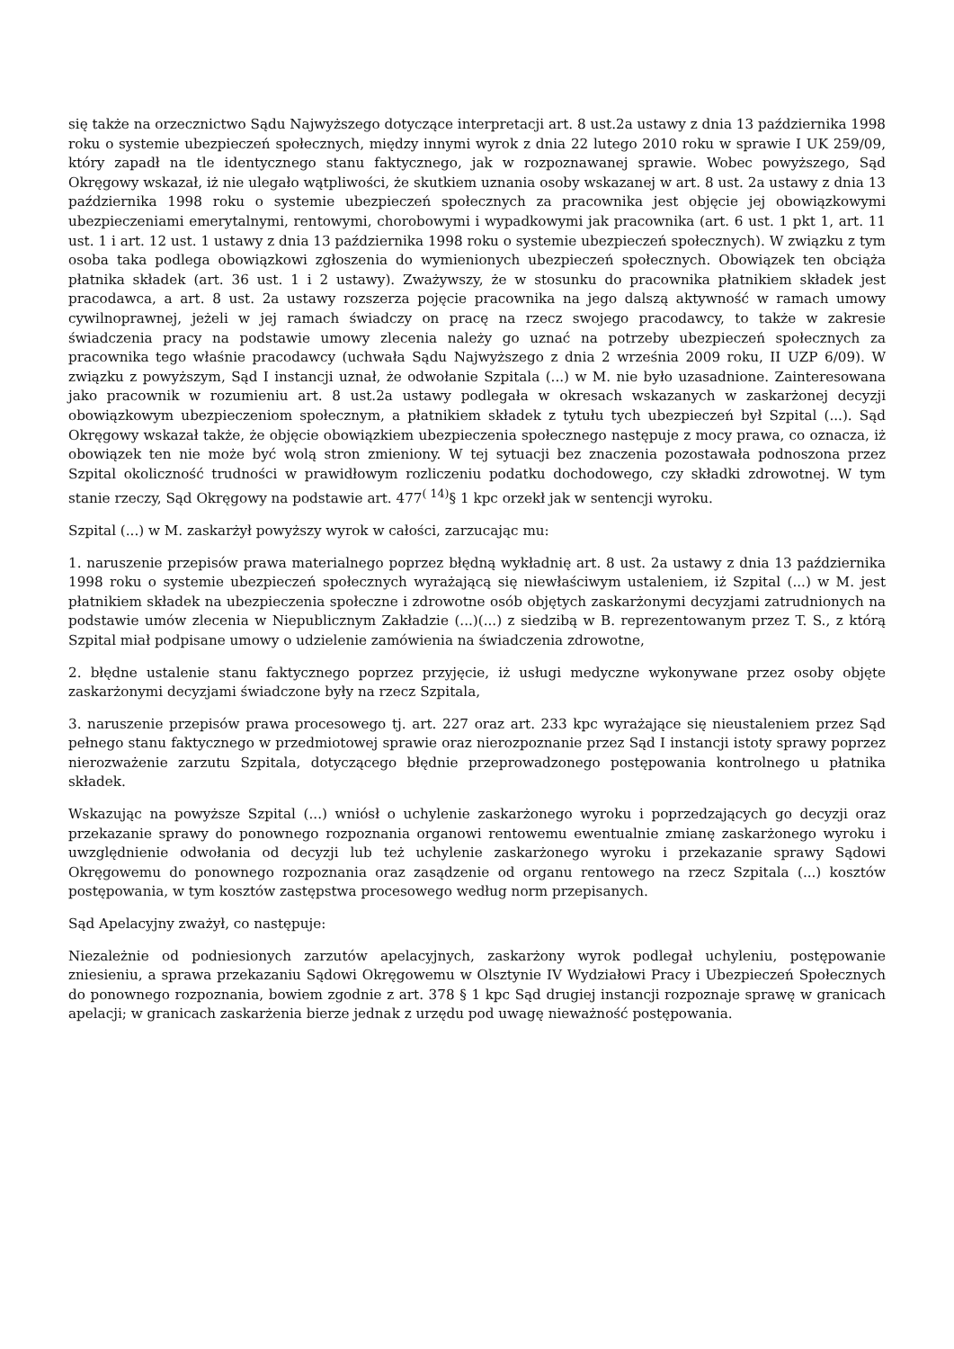się także na orzecznictwo Sądu Najwyższego dotyczące interpretacji art. 8 ust.2a ustawy z dnia 13 października 1998 roku o systemie ubezpieczeń społecznych, między innymi wyrok z dnia 22 lutego 2010 roku w sprawie I UK 259/09, który zapadł na tle identycznego stanu faktycznego, jak w rozpoznawanej sprawie. Wobec powyższego, Sąd Okręgowy wskazał, iż nie ulegało wątpliwości, że skutkiem uznania osoby wskazanej w art. 8 ust. 2a ustawy z dnia 13 października 1998 roku o systemie ubezpieczeń społecznych za pracownika jest objęcie jej obowiązkowymi ubezpieczeniami emerytalnymi, rentowymi, chorobowymi i wypadkowymi jak pracownika (art. 6 ust. 1 pkt 1, art. 11 ust. 1 i art. 12 ust. 1 ustawy z dnia 13 października 1998 roku o systemie ubezpieczeń społecznych). W związku z tym osoba taka podlega obowiązkowi zgłoszenia do wymienionych ubezpieczeń społecznych. Obowiązek ten obciąża płatnika składek (art. 36 ust. 1 i 2 ustawy). Zważywszy, że w stosunku do pracownika płatnikiem składek jest pracodawca, a art. 8 ust. 2a ustawy rozszerza pojęcie pracownika na jego dalszą aktywność w ramach umowy cywilnoprawnej, jeżeli w jej ramach świadczy on pracę na rzecz swojego pracodawcy, to także w zakresie świadczenia pracy na podstawie umowy zlecenia należy go uznać na potrzeby ubezpieczeń społecznych za pracownika tego właśnie pracodawcy (uchwała Sądu Najwyższego z dnia 2 września 2009 roku, II UZP 6/09). W związku z powyższym, Sąd I instancji uznał, że odwołanie Szpitala (...) w M. nie było uzasadnione. Zainteresowana jako pracownik w rozumieniu art. 8 ust.2a ustawy podlegała w okresach wskazanych w zaskarżonej decyzji obowiązkowym ubezpieczeniom społecznym, a płatnikiem składek z tytułu tych ubezpieczeń był Szpital (...). Sąd Okręgowy wskazał także, że objęcie obowiązkiem ubezpieczenia społecznego następuje z mocy prawa, co oznacza, iż obowiązek ten nie może być wolą stron zmieniony. W tej sytuacji bez znaczenia pozostawała podnoszona przez Szpital okoliczność trudności w prawidłowym rozliczeniu podatku dochodowego, czy składki zdrowotnej. W tym stanie rzeczy, Sąd Okręgowy na podstawie art. 477<sup>( 14)</sup>§ 1 kpc orzekł jak w sentencji wyroku.
Szpital (...) w M. zaskarżył powyższy wyrok w całości, zarzucając mu:
1. naruszenie przepisów prawa materialnego poprzez błędną wykładnię art. 8 ust. 2a ustawy z dnia 13 października 1998 roku o systemie ubezpieczeń społecznych wyrażającą się niewłaściwym ustaleniem, iż Szpital (...) w M. jest płatnikiem składek na ubezpieczenia społeczne i zdrowotne osób objętych zaskarżonymi decyzjami zatrudnionych na podstawie umów zlecenia w Niepublicznym Zakładzie (...)(...) z siedzibą w B. reprezentowanym przez T. S., z którą Szpital miał podpisane umowy o udzielenie zamówienia na świadczenia zdrowotne,
2. błędne ustalenie stanu faktycznego poprzez przyjęcie, iż usługi medyczne wykonywane przez osoby objęte zaskarżonymi decyzjami świadczone były na rzecz Szpitala,
3. naruszenie przepisów prawa procesowego tj. art. 227 oraz art. 233 kpc wyrażające się nieustaleniem przez Sąd pełnego stanu faktycznego w przedmiotowej sprawie oraz nierozpoznanie przez Sąd I instancji istoty sprawy poprzez nierozważenie zarzutu Szpitala, dotyczącego błędnie przeprowadzonego postępowania kontrolnego u płatnika składek.
Wskazując na powyższe Szpital (...) wniósł o uchylenie zaskarżonego wyroku i poprzedzających go decyzji oraz przekazanie sprawy do ponownego rozpoznania organowi rentowemu ewentualnie zmianę zaskarżonego wyroku i uwzględnienie odwołania od decyzji lub też uchylenie zaskarżonego wyroku i przekazanie sprawy Sądowi Okręgowemu do ponownego rozpoznania oraz zasądzenie od organu rentowego na rzecz Szpitala (...) kosztów postępowania, w tym kosztów zastępstwa procesowego według norm przepisanych.
Sąd Apelacyjny zważył, co następuje:
Niezależnie od podniesionych zarzutów apelacyjnych, zaskarżony wyrok podlegał uchyleniu, postępowanie zniesieniu, a sprawa przekazaniu Sądowi Okręgowemu w Olsztynie IV Wydziałowi Pracy i Ubezpieczeń Społecznych do ponownego rozpoznania, bowiem zgodnie z art. 378 § 1 kpc Sąd drugiej instancji rozpoznaje sprawę w granicach apelacji; w granicach zaskarżenia bierze jednak z urzędu pod uwagę nieważność postępowania.